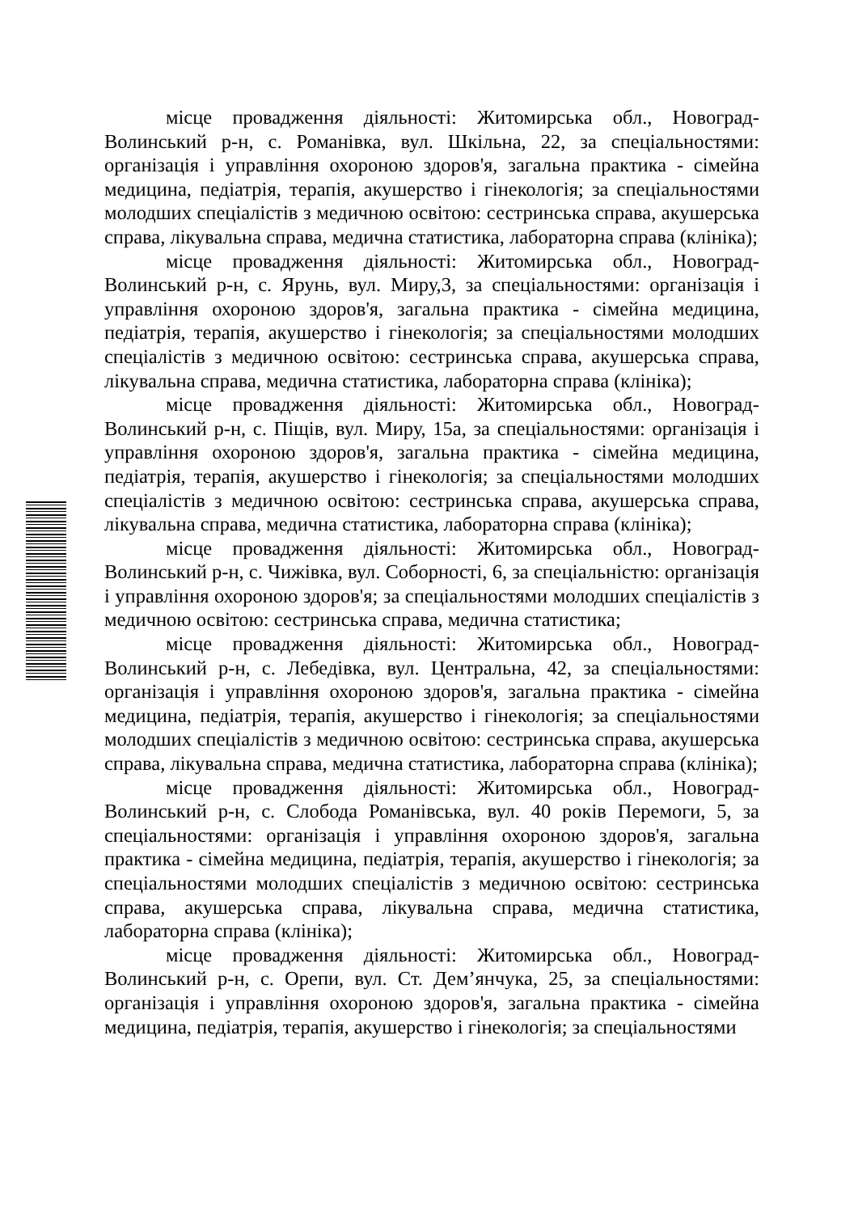місце провадження діяльності: Житомирська обл., Новоград-Волинський р-н, с. Романівка, вул. Шкільна, 22, за спеціальностями: організація і управління охороною здоров'я, загальна практика - сімейна медицина, педіатрія, терапія, акушерство і гінекологія; за спеціальностями молодших спеціалістів з медичною освітою: сестринська справа, акушерська справа, лікувальна справа, медична статистика, лабораторна справа (клініка);
місце провадження діяльності: Житомирська обл., Новоград-Волинський р-н, с. Ярунь, вул. Миру,3, за спеціальностями: організація і управління охороною здоров'я, загальна практика - сімейна медицина, педіатрія, терапія, акушерство і гінекологія; за спеціальностями молодших спеціалістів з медичною освітою: сестринська справа, акушерська справа, лікувальна справа, медична статистика, лабораторна справа (клініка);
місце провадження діяльності: Житомирська обл., Новоград-Волинський р-н, с. Піщів, вул. Миру, 15а, за спеціальностями: організація і управління охороною здоров'я, загальна практика - сімейна медицина, педіатрія, терапія, акушерство і гінекологія; за спеціальностями молодших спеціалістів з медичною освітою: сестринська справа, акушерська справа, лікувальна справа, медична статистика, лабораторна справа (клініка);
місце провадження діяльності: Житомирська обл., Новоград-Волинський р-н, с. Чижівка, вул. Соборності, 6, за спеціальністю: організація і управління охороною здоров'я; за спеціальностями молодших спеціалістів з медичною освітою: сестринська справа, медична статистика;
місце провадження діяльності: Житомирська обл., Новоград-Волинський р-н, с. Лебедівка, вул. Центральна, 42, за спеціальностями: організація і управління охороною здоров'я, загальна практика - сімейна медицина, педіатрія, терапія, акушерство і гінекологія; за спеціальностями молодших спеціалістів з медичною освітою: сестринська справа, акушерська справа, лікувальна справа, медична статистика, лабораторна справа (клініка);
місце провадження діяльності: Житомирська обл., Новоград-Волинський р-н, с. Слобода Романівська, вул. 40 років Перемоги, 5, за спеціальностями: організація і управління охороною здоров'я, загальна практика - сімейна медицина, педіатрія, терапія, акушерство і гінекологія; за спеціальностями молодших спеціалістів з медичною освітою: сестринська справа, акушерська справа, лікувальна справа, медична статистика, лабораторна справа (клініка);
місце провадження діяльності: Житомирська обл., Новоград-Волинський р-н, с. Орепи, вул. Ст. Дем’янчука, 25, за спеціальностями: організація і управління охороною здоров'я, загальна практика - сімейна медицина, педіатрія, терапія, акушерство і гінекологія; за спеціальностями